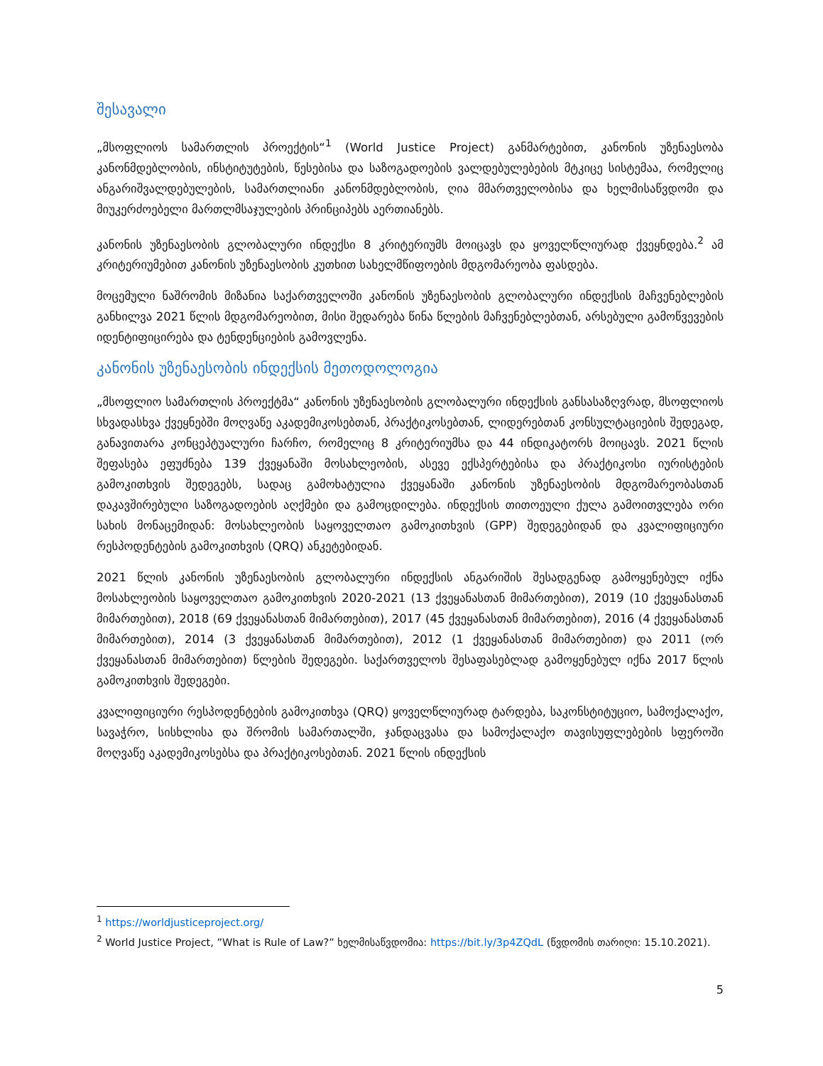შესავალი
„მსოფლიოს სამართლის პროექტის“<sup>1</sup> (World Justice Project) განმარტებით, კანონის უზენაესობა კანონმდებლობის, ინსტიტუტების, წესებისა და საზოგადოების ვალდებულებების მტკიცე სისტემაა, რომელიც ანგარიშვალდებულების, სამართლიანი კანონმდებლობის, ღია მმართველობისა და ხელმისაწვდომი და მიუკერძოებელი მართლმსაჯულების პრინციპებს აერთიანებს.
კანონის უზენაესობის გლობალური ინდექსი 8 კრიტერიუმს მოიცავს და ყოველწლიურად ქვეყნდება.<sup>2</sup> ამ კრიტერიუმებით კანონის უზენაესობის კუთხით სახელმწიფოების მდგომარეობა ფასდება.
მოცემული ნაშრომის მიზანია საქართველოში კანონის უზენაესობის გლობალური ინდექსის მაჩვენებლების განხილვა 2021 წლის მდგომარეობით, მისი შედარება წინა წლების მაჩვენებლებთან, არსებული გამოწვევების იდენტიფიცირება და ტენდენციების გამოვლენა.
კანონის უზენაესობის ინდექსის მეთოდოლოგია
„მსოფლიო სამართლის პროექტმა“ კანონის უზენაესობის გლობალური ინდექსის განსასაზღვრად, მსოფლიოს სხვადასხვა ქვეყნებში მოღვაწე აკადემიკოსებთან, პრაქტიკოსებთან, ლიდერებთან კონსულტაციების შედეგად, განავითარა კონცეპტუალური ჩარჩო, რომელიც 8 კრიტერიუმსა და 44 ინდიკატორს მოიცავს. 2021 წლის შეფასება ეფუძნება 139 ქვეყანაში მოსახლეობის, ასევე ექსპერტებისა და პრაქტიკოსი იურისტების გამოკითხვის შედეგებს, სადაც გამოხატულია ქვეყანაში კანონის უზენაესობის მდგომარეობასთან დაკავშირებული საზოგადოების აღქმები და გამოცდილება. ინდექსის თითოეული ქულა გამოითვლება ორი სახის მონაცემიდან: მოსახლეობის საყოველთაო გამოკითხვის (GPP) შედეგებიდან და კვალიფიციური რესპოდენტების გამოკითხვის (QRQ) ანკეტებიდან.
2021 წლის კანონის უზენაესობის გლობალური ინდექსის ანგარიშის შესადგენად გამოყენებულ იქნა მოსახლეობის საყოველთაო გამოკითხვის 2020-2021 (13 ქვეყანასთან მიმართებით), 2019 (10 ქვეყანასთან მიმართებით), 2018 (69 ქვეყანასთან მიმართებით), 2017 (45 ქვეყანასთან მიმართებით), 2016 (4 ქვეყანასთან მიმართებით), 2014 (3 ქვეყანასთან მიმართებით), 2012 (1 ქვეყანასთან მიმართებით) და 2011 (ორ ქვეყანასთან მიმართებით) წლების შედეგები. საქართველოს შესაფასებლად გამოყენებულ იქნა 2017 წლის გამოკითხვის შედეგები.
კვალიფიციური რესპოდენტების გამოკითხვა (QRQ) ყოველწლიურად ტარდება, საკონსტიტუციო, სამოქალაქო, სავაჭრო, სისხლისა და შრომის სამართალში, ჯანდაცვასა და სამოქალაქო თავისუფლებების სფეროში მოღვაწე აკადემიკოსებსა და პრაქტიკოსებთან. 2021 წლის ინდექსის
<sup>1</sup> https://worldjusticeproject.org/
<sup>2</sup> World Justice Project, ”What is Rule of Law?” ხელმისაწვდომია: https://bit.ly/3p4ZQdL (წვდომის თარიღი: 15.10.2021).
5